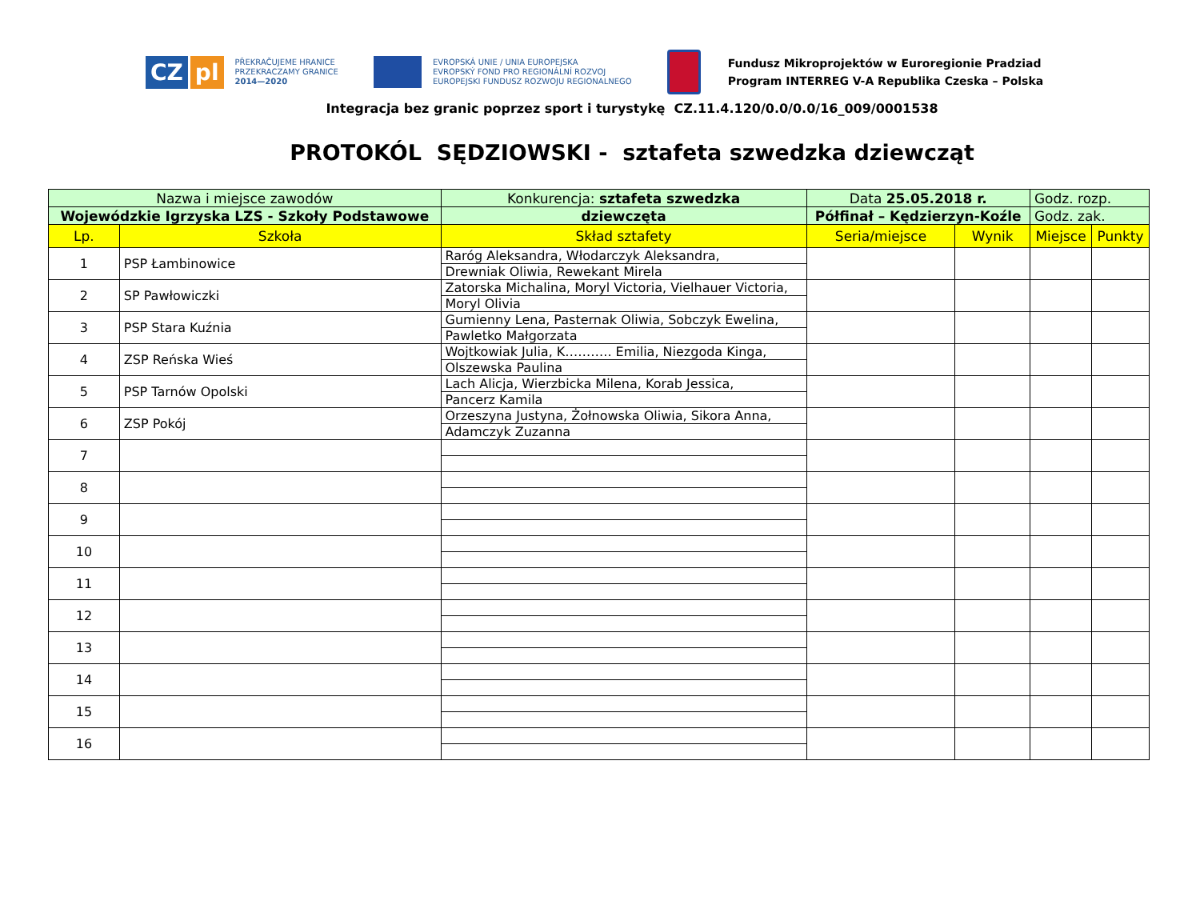CZ pl
PŘEKRAČUJEME HRANICE
PRZEKRACZAMY GRANICE
2014—2020
EVROPSKÁ UNIE / UNIA EUROPEJSKA
EVROPSKÝ FOND PRO REGIONÁLNÍ ROZVOJ
EUROPEJSKI FUNDUSZ ROZWOJU REGIONALNEGO
Fundusz Mikroprojektów w Euroregionie Pradziad
Program INTERREG V-A Republika Czeska – Polska
Integracja bez granic poprzez sport i turystykę CZ.11.4.120/0.0/0.0/16_009/0001538
PROTOKÓL SĘDZIOWSKI - sztafeta szwedzka dziewcząt
| Nazwa i miejsce zawodów | | | Konkurencja: sztafeta szwedzka | Data 25.05.2018 r. | | Godz. rozp. | |
| Wojewódzkie Igrzyska LZS - Szkoły Podstawowe | | | dziewczęta | Półfinał – Kędzierzyn-Koźle | | Godz. zak. | |
| Lp. | Szkoła | Skład sztafety | | Seria/miejsce | Wynik | Miejsce | Punkty |
| 1 | PSP Łambinowice | Raróg Aleksandra, Włodarczyk Aleksandra, | | | | | |
| | | Drewniak Oliwia, Rewekant Mirela | | | | | |
| 2 | SP Pawłowiczki | Zatorska Michalina, Moryl Victoria, Vielhauer Victoria, | | | | | |
| | | Moryl Olivia | | | | | |
| 3 | PSP Stara Kuźnia | Gumienny Lena, Pasternak Oliwia, Sobczyk Ewelina, | | | | | |
| | | Pawletko Małgorzata | | | | | |
| 4 | ZSP Reńska Wieś | Wojtkowiak Julia, K……….. Emilia, Niezgoda Kinga, | | | | | |
| | | Olszewska Paulina | | | | | |
| 5 | PSP Tarnów Opolski | Lach Alicja, Wierzbicka Milena, Korab Jessica, | | | | | |
| | | Pancerz Kamila | | | | | |
| 6 | ZSP Pokój | Orzeszyna Justyna, Żołnowska Oliwia, Sikora Anna, | | | | | |
| | | Adamczyk Zuzanna | | | | | |
| 7 | | | | | | | |
| 8 | | | | | | | |
| 9 | | | | | | | |
| 10 | | | | | | | |
| 11 | | | | | | | |
| 12 | | | | | | | |
| 13 | | | | | | | |
| 14 | | | | | | | |
| 15 | | | | | | | |
| 16 | | | | | | | |